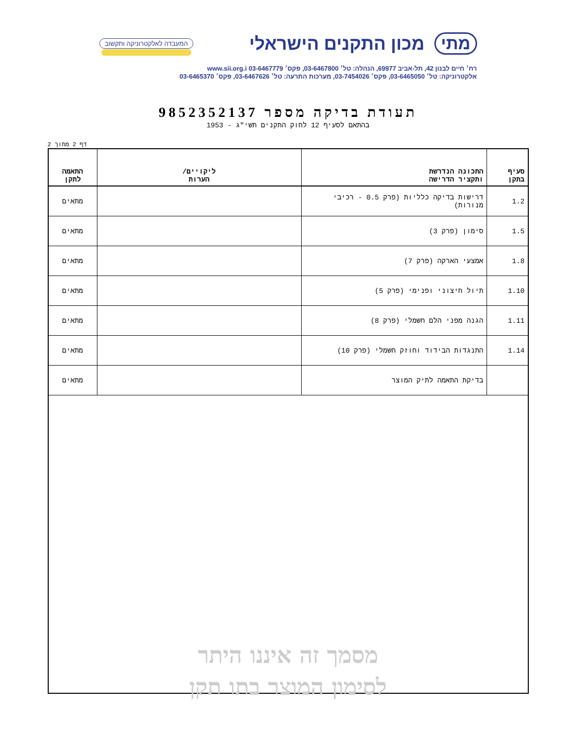מתי מכון התקנים הישראלי
המעבדה לאלקטרוניקה ותקשוב
רח׳ חיים לבנון 42, תל-אביב 69977, הנהלה: טל׳ 03-6467800, פקס׳ 03-6467779 www.sii.org.i
אלקטרוניקה: טל׳ 03-6465050, פקס׳ 03-7454026, מערכות התרעה: טל׳ 03-6467626, פקס׳ 03-6465370
תעודת בדיקה מספר 9852352137
בהתאם לסעיף 12 לחוק התקנים תשי"ג - 1953
דף 2 מתוך 2
| סעיף בתקן | התכונה הנדרשת ותקציר הדרישה | ליקויים/ הערות | התאמה לתקן |
| --- | --- | --- | --- |
| 1.2 | דרישות בדיקה כלליות (פרק 0.5 - רכיבי מנורות) | | מתאים |
| 1.5 | סימון (פרק 3) | | מתאים |
| 1.8 | אמצעי הארקה (פרק 7) | | מתאים |
| 1.10 | תיול חיצוני ופנימי (פרק 5) | | מתאים |
| 1.11 | הגנה מפני הלם חשמלי (פרק 8) | | מתאים |
| 1.14 | התנגדות הבידוד וחוזק חשמלי (פרק 10) | | מתאים |
| | בדיקת התאמה לתיק המוצר | | מתאים |
מסמך זה איננו היתר
לסימון המוצר בתו תקן